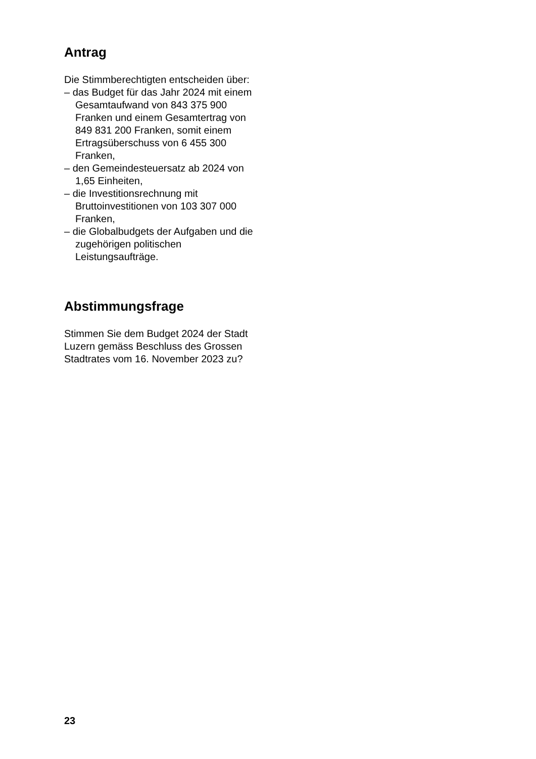Antrag
Die Stimmberechtigten entscheiden über:
– das Budget für das Jahr 2024 mit einem Gesamtaufwand von 843 375 900 Franken und einem Gesamtertrag von 849 831 200 Franken, somit einem Ertragsüberschuss von 6 455 300 Franken,
– den Gemeindesteuersatz ab 2024 von 1,65 Einheiten,
– die Investitionsrechnung mit Bruttoinvestitionen von 103 307 000 Franken,
– die Globalbudgets der Aufgaben und die zugehörigen politischen Leistungsaufträge.
Abstimmungsfrage
Stimmen Sie dem Budget 2024 der Stadt Luzern gemäss Beschluss des Grossen Stadtrates vom 16. November 2023 zu?
23